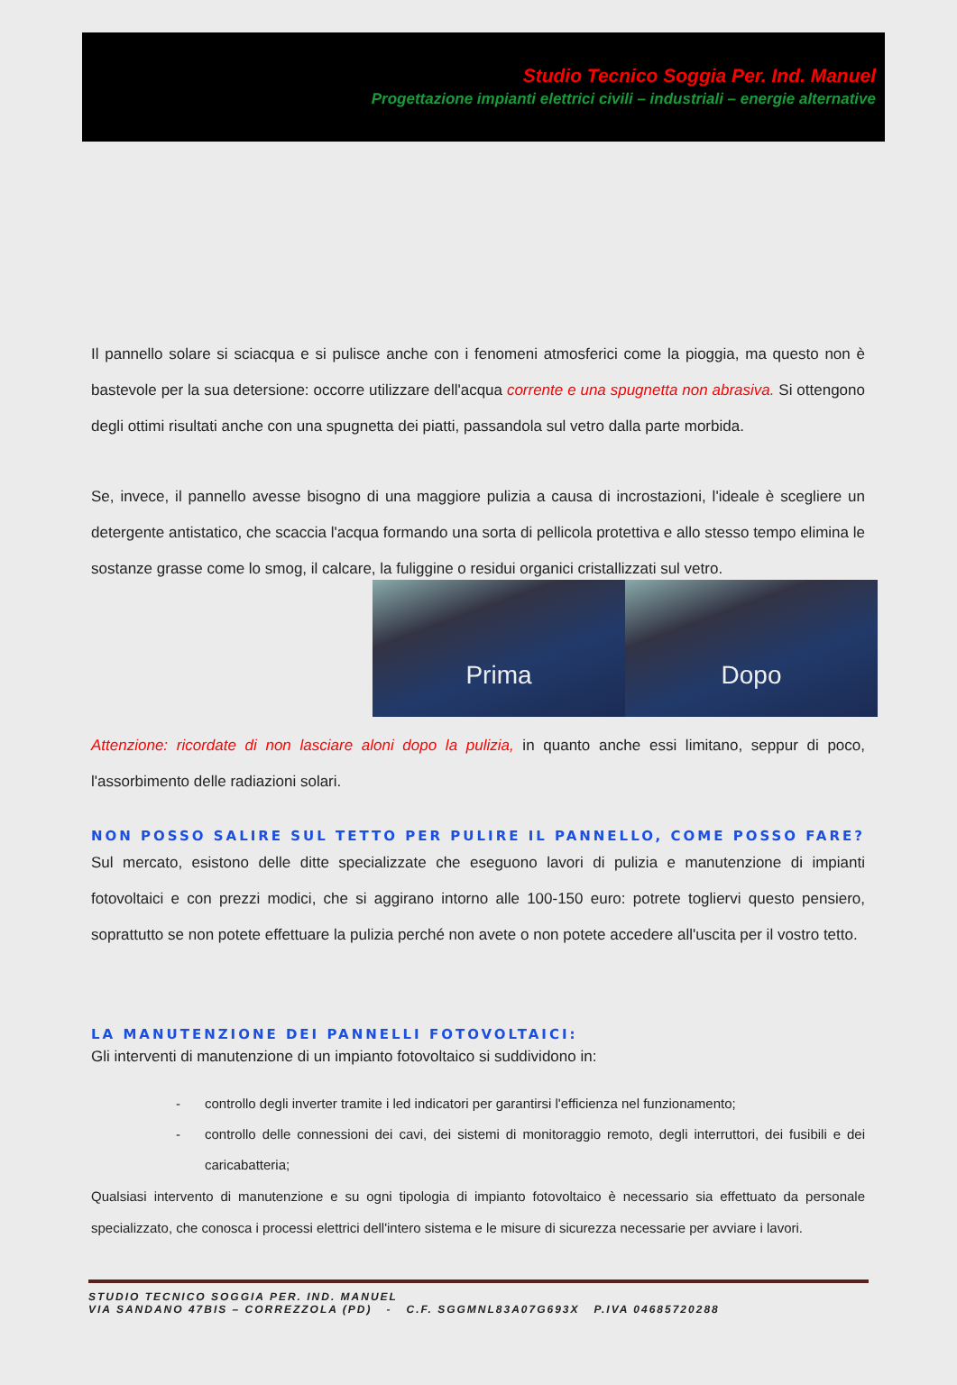Studio Tecnico Soggia Per. Ind. Manuel
Progettazione impianti elettrici civili – industriali – energie alternative
Il pannello solare si sciacqua e si pulisce anche con i fenomeni atmosferici come la pioggia, ma questo non è bastevole per la sua detersione: occorre utilizzare dell'acqua corrente e una spugnetta non abrasiva. Si ottengono degli ottimi risultati anche con una spugnetta dei piatti, passandola sul vetro dalla parte morbida.
Se, invece, il pannello avesse bisogno di una maggiore pulizia a causa di incrostazioni, l'ideale è scegliere un detergente antistatico, che scaccia l'acqua formando una sorta di pellicola protettiva e allo stesso tempo elimina le sostanze grasse come lo smog, il calcare, la fuliggine o residui organici cristallizzati sul vetro.
Prima Dopo
Attenzione: ricordate di non lasciare aloni dopo la pulizia, in quanto anche essi limitano, seppur di poco, l'assorbimento delle radiazioni solari.
NON POSSO SALIRE SUL TETTO PER PULIRE IL PANNELLO, COME POSSO FARE?
Sul mercato, esistono delle ditte specializzate che eseguono lavori di pulizia e manutenzione di impianti fotovoltaici e con prezzi modici, che si aggirano intorno alle 100-150 euro: potrete togliervi questo pensiero, soprattutto se non potete effettuare la pulizia perché non avete o non potete accedere all'uscita per il vostro tetto.
LA MANUTENZIONE DEI PANNELLI FOTOVOLTAICI:
Gli interventi di manutenzione di un impianto fotovoltaico si suddividono in:
- controllo degli inverter tramite i led indicatori per garantirsi l'efficienza nel funzionamento;
- controllo delle connessioni dei cavi, dei sistemi di monitoraggio remoto, degli interruttori, dei fusibili e dei caricabatteria;
Qualsiasi intervento di manutenzione e su ogni tipologia di impianto fotovoltaico è necessario sia effettuato da personale specializzato, che conosca i processi elettrici dell'intero sistema e le misure di sicurezza necessarie per avviare i lavori.
STUDIO TECNICO SOGGIA PER. IND. MANUEL
VIA SANDANO 47BIS – CORREZZOLA (PD) - C.F. SGGMNL83A07G693X P.IVA 04685720288